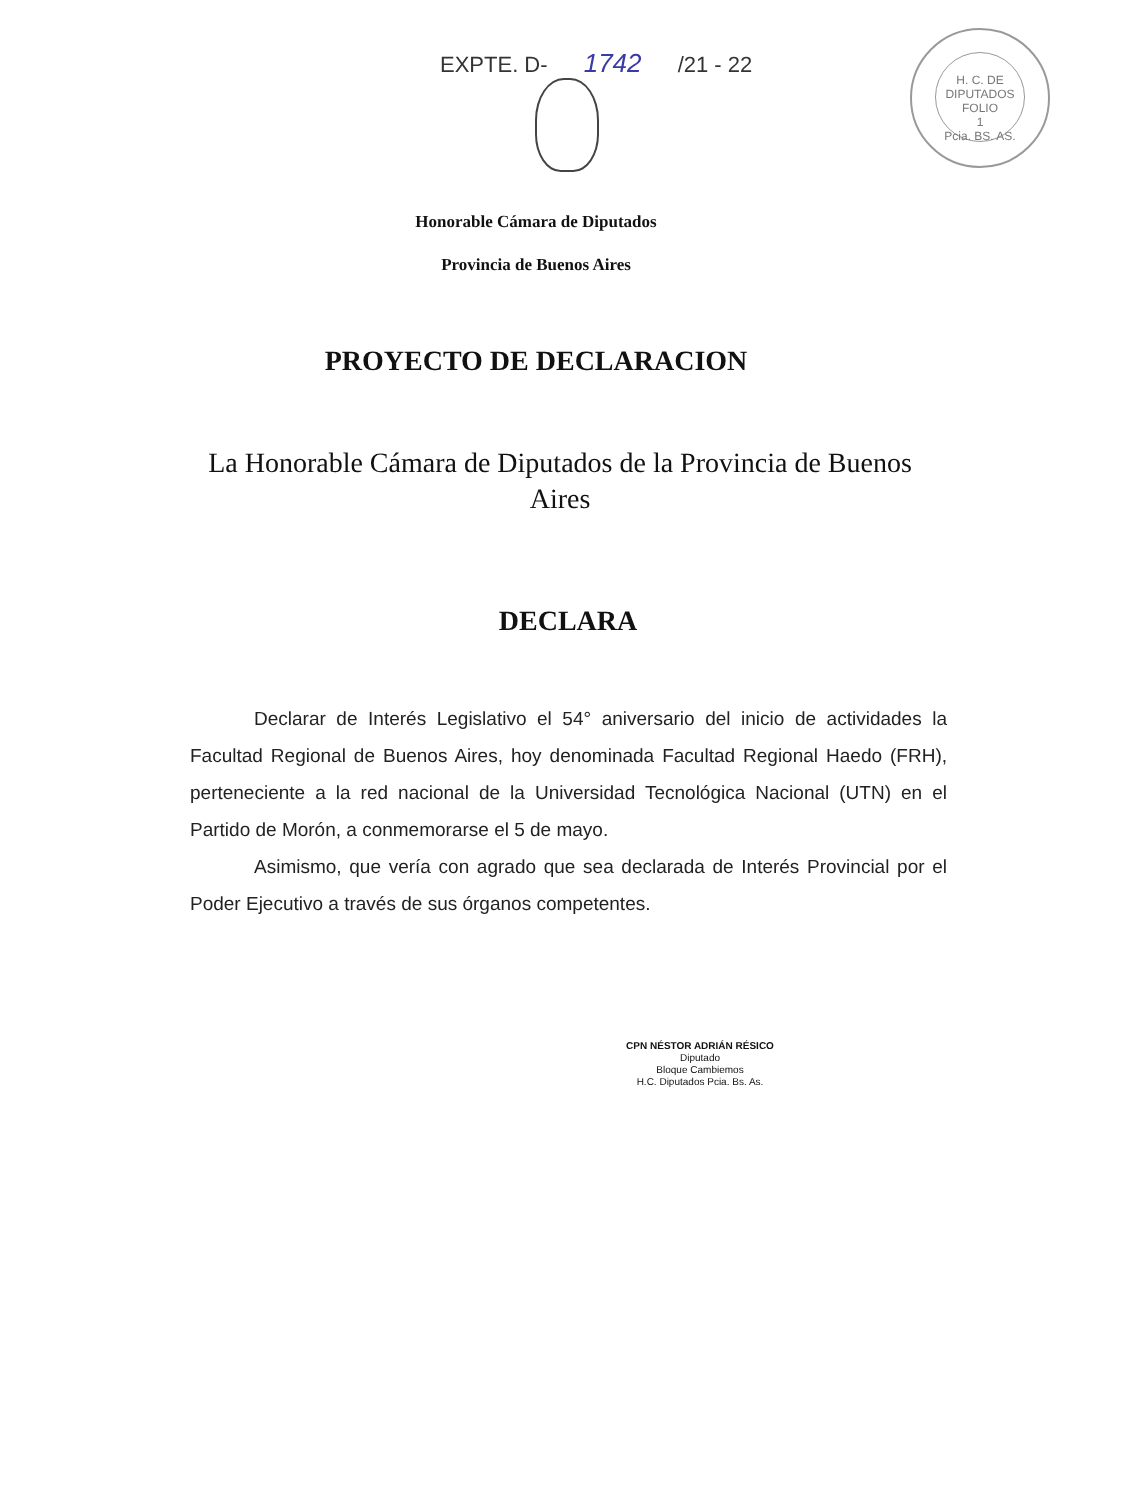EXPTE. D- 1742 /21 - 22
H. C. DE DIPUTADOS
FOLIO
1
Pcia. BS. AS.
Honorable Cámara de Diputados
Provincia de Buenos Aires
PROYECTO DE DECLARACION
La Honorable Cámara de Diputados de la Provincia de Buenos Aires
DECLARA
Declarar de Interés Legislativo el 54° aniversario del inicio de actividades la Facultad Regional de Buenos Aires, hoy denominada Facultad Regional Haedo (FRH), perteneciente a la red nacional de la Universidad Tecnológica Nacional (UTN) en el Partido de Morón, a conmemorarse el 5 de mayo.
Asimismo, que vería con agrado que sea declarada de Interés Provincial por el Poder Ejecutivo a través de sus órganos competentes.
CPN NÉSTOR ADRIÁN RÉSICO
Diputado
Bloque Cambiemos
H.C. Diputados Pcia. Bs. As.